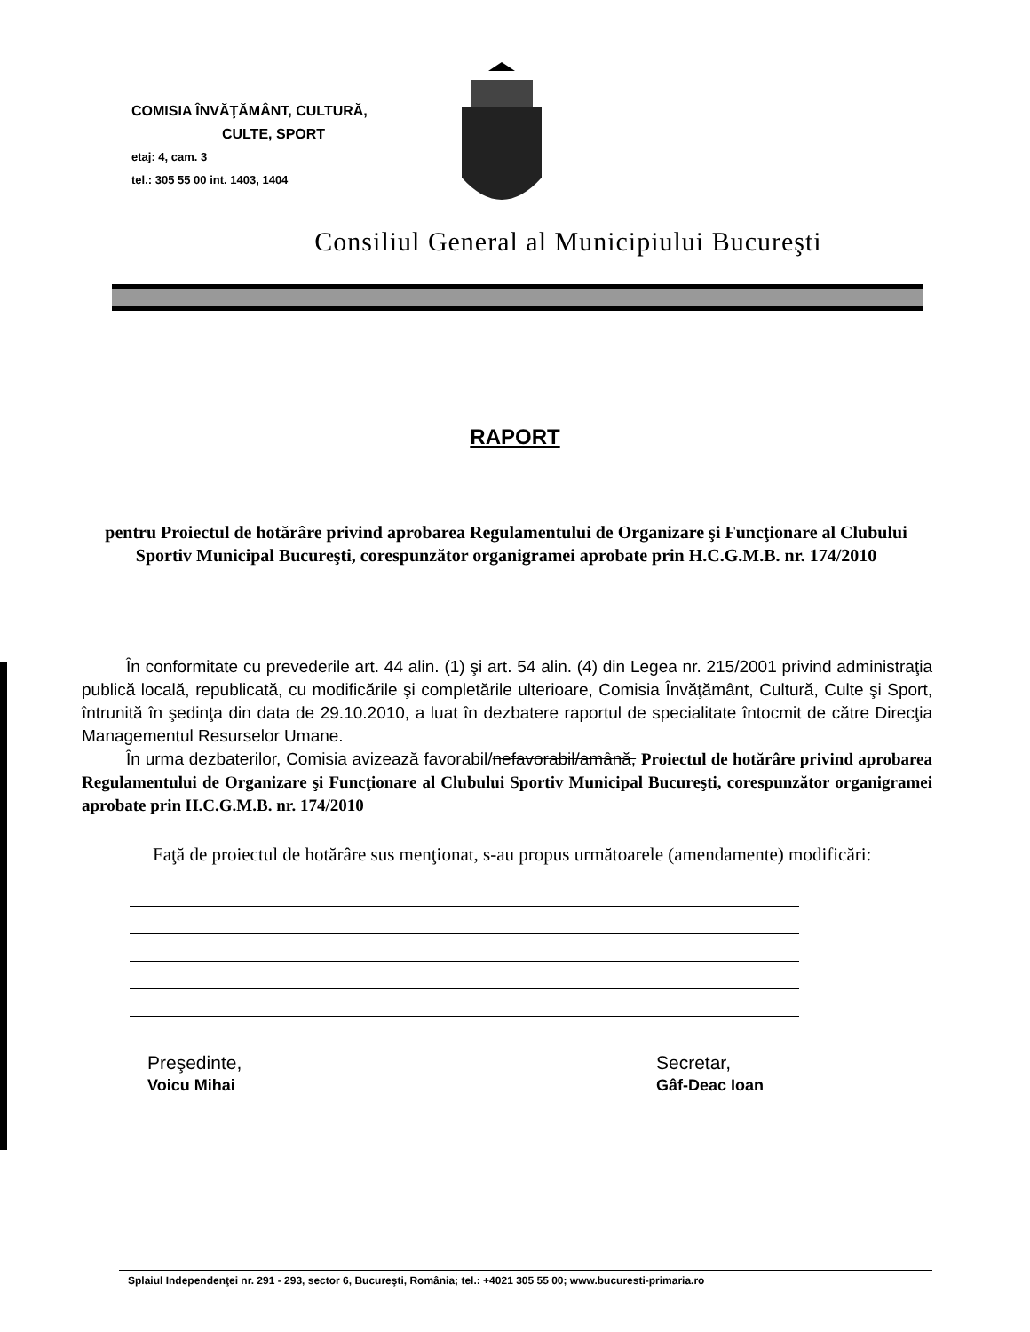COMISIA ÎNVĂŢĂMÂNT, CULTURĂ,
CULTE, SPORT
etaj: 4, cam. 3
tel.: 305 55 00 int. 1403, 1404
Consiliul General al Municipiului Bucureşti
RAPORT
pentru Proiectul de hotărâre privind aprobarea Regulamentului de Organizare şi Funcţionare al Clubului Sportiv Municipal Bucureşti, corespunzător organigramei aprobate prin H.C.G.M.B. nr. 174/2010
În conformitate cu prevederile art. 44 alin. (1) şi art. 54 alin. (4) din Legea nr. 215/2001 privind administraţia publică locală, republicată, cu modificările şi completările ulterioare, Comisia Învăţământ, Cultură, Culte şi Sport, întrunită în şedinţa din data de 29.10.2010, a luat în dezbatere raportul de specialitate întocmit de către Direcţia Managementul Resurselor Umane.
În urma dezbaterilor, Comisia avizează favorabil/nefavorabil/amână, Proiectul de hotărâre privind aprobarea Regulamentului de Organizare şi Funcţionare al Clubului Sportiv Municipal Bucureşti, corespunzător organigramei aprobate prin H.C.G.M.B. nr. 174/2010
Faţă de proiectul de hotărâre sus menţionat, s-au propus următoarele (amendamente) modificări:
Preşedinte,
Voicu Mihai
Secretar,
Gâf-Deac Ioan
Splaiul Independenţei nr. 291 - 293, sector 6, Bucureşti, România; tel.: +4021 305 55 00; www.bucuresti-primaria.ro